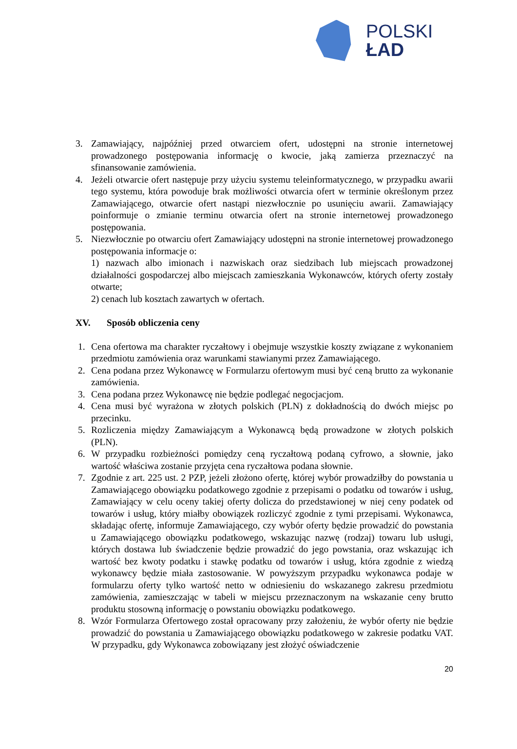POLSKI
ŁAD
3. Zamawiający, najpóźniej przed otwarciem ofert, udostępni na stronie internetowej prowadzonego postępowania informację o kwocie, jaką zamierza przeznaczyć na sfinansowanie zamówienia.
4. Jeżeli otwarcie ofert następuje przy użyciu systemu teleinformatycznego, w przypadku awarii tego systemu, która powoduje brak możliwości otwarcia ofert w terminie określonym przez Zamawiającego, otwarcie ofert nastąpi niezwłocznie po usunięciu awarii. Zamawiający poinformuje o zmianie terminu otwarcia ofert na stronie internetowej prowadzonego postępowania.
5. Niezwłocznie po otwarciu ofert Zamawiający udostępni na stronie internetowej prowadzonego postępowania informacje o:
1) nazwach albo imionach i nazwiskach oraz siedzibach lub miejscach prowadzonej działalności gospodarczej albo miejscach zamieszkania Wykonawców, których oferty zostały otwarte;
2) cenach lub kosztach zawartych w ofertach.
XV. Sposób obliczenia ceny
1. Cena ofertowa ma charakter ryczałtowy i obejmuje wszystkie koszty związane z wykonaniem przedmiotu zamówienia oraz warunkami stawianymi przez Zamawiającego.
2. Cena podana przez Wykonawcę w Formularzu ofertowym musi być ceną brutto za wykonanie zamówienia.
3. Cena podana przez Wykonawcę nie będzie podlegać negocjacjom.
4. Cena musi być wyrażona w złotych polskich (PLN) z dokładnością do dwóch miejsc po przecinku.
5. Rozliczenia między Zamawiającym a Wykonawcą będą prowadzone w złotych polskich (PLN).
6. W przypadku rozbieżności pomiędzy ceną ryczałtową podaną cyfrowo, a słownie, jako wartość właściwa zostanie przyjęta cena ryczałtowa podana słownie.
7. Zgodnie z art. 225 ust. 2 PZP, jeżeli złożono ofertę, której wybór prowadziłby do powstania u Zamawiającego obowiązku podatkowego zgodnie z przepisami o podatku od towarów i usług, Zamawiający w celu oceny takiej oferty dolicza do przedstawionej w niej ceny podatek od towarów i usług, który miałby obowiązek rozliczyć zgodnie z tymi przepisami. Wykonawca, składając ofertę, informuje Zamawiającego, czy wybór oferty będzie prowadzić do powstania u Zamawiającego obowiązku podatkowego, wskazując nazwę (rodzaj) towaru lub usługi, których dostawa lub świadczenie będzie prowadzić do jego powstania, oraz wskazując ich wartość bez kwoty podatku i stawkę podatku od towarów i usług, która zgodnie z wiedzą wykonawcy będzie miała zastosowanie. W powyższym przypadku wykonawca podaje w formularzu oferty tylko wartość netto w odniesieniu do wskazanego zakresu przedmiotu zamówienia, zamieszczając w tabeli w miejscu przeznaczonym na wskazanie ceny brutto produktu stosowną informację o powstaniu obowiązku podatkowego.
8. Wzór Formularza Ofertowego został opracowany przy założeniu, że wybór oferty nie będzie prowadzić do powstania u Zamawiającego obowiązku podatkowego w zakresie podatku VAT. W przypadku, gdy Wykonawca zobowiązany jest złożyć oświadczenie
20